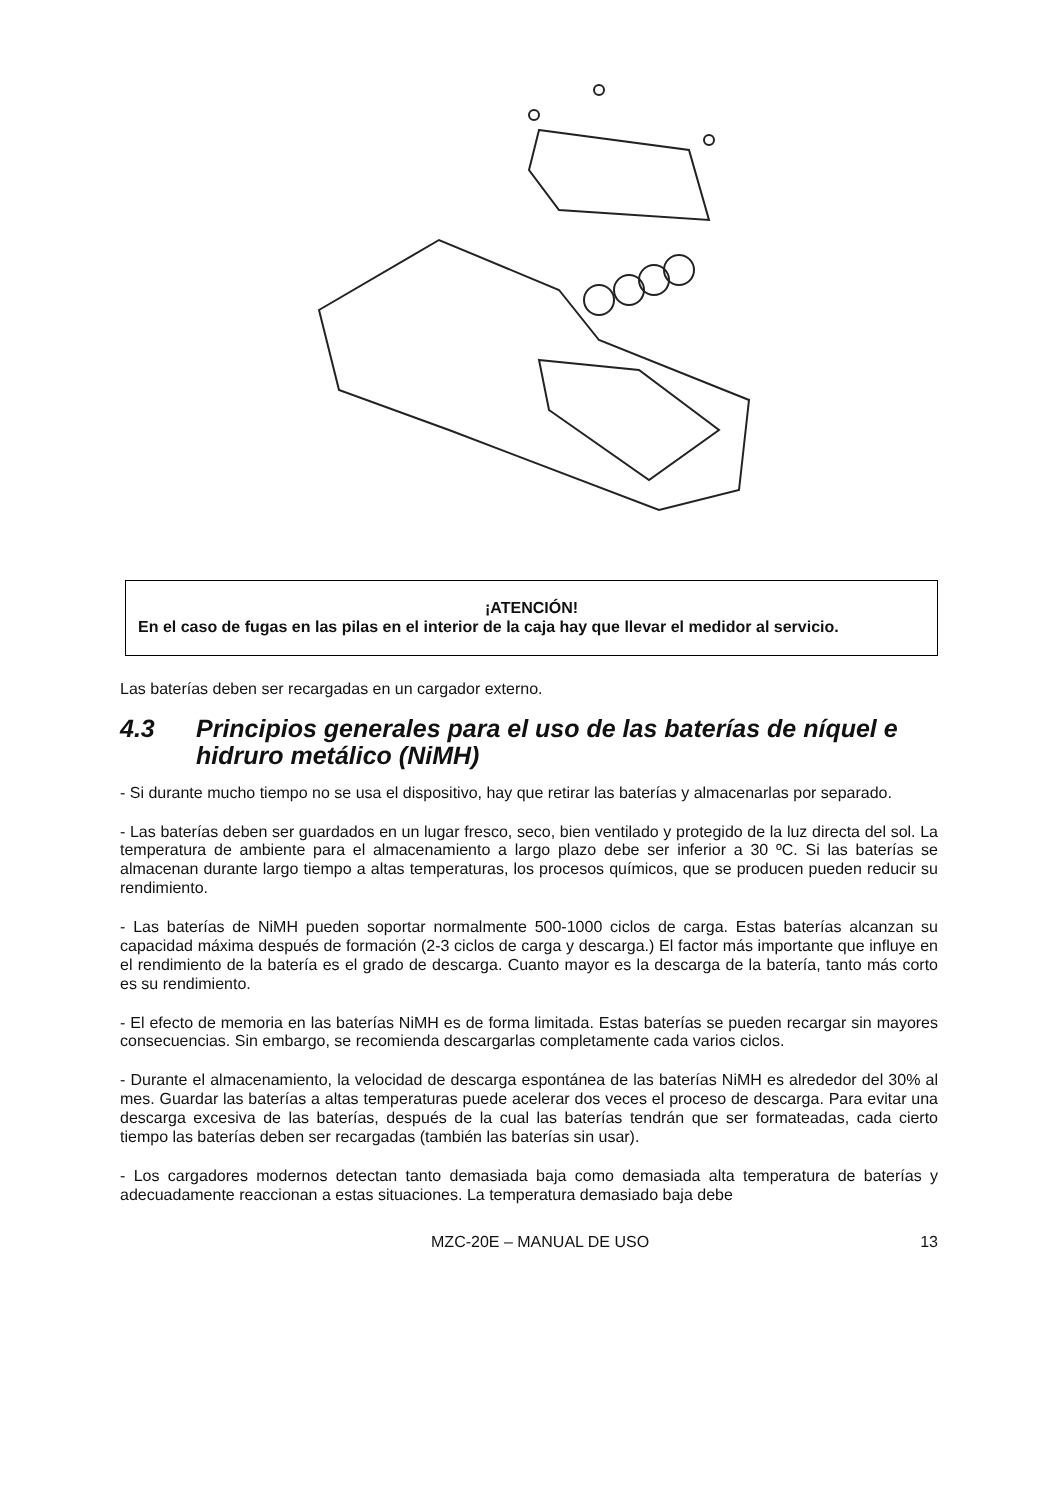¡ATENCIÓN!
En el caso de fugas en las pilas en el interior de la caja hay que llevar el medidor al servicio.
Las baterías deben ser recargadas en un cargador externo.
4.3 Principios generales para el uso de las baterías de níquel e hidruro metálico (NiMH)
- Si durante mucho tiempo no se usa el dispositivo, hay que retirar las baterías y almacenarlas por separado.
- Las baterías deben ser guardados en un lugar fresco, seco, bien ventilado y protegido de la luz directa del sol. La temperatura de ambiente para el almacenamiento a largo plazo debe ser inferior a 30 ºC. Si las baterías se almacenan durante largo tiempo a altas temperaturas, los procesos químicos, que se producen pueden reducir su rendimiento.
- Las baterías de NiMH pueden soportar normalmente 500-1000 ciclos de carga. Estas baterías alcanzan su capacidad máxima después de formación (2-3 ciclos de carga y descarga.) El factor más importante que influye en el rendimiento de la batería es el grado de descarga. Cuanto mayor es la descarga de la batería, tanto más corto es su rendimiento.
- El efecto de memoria en las baterías NiMH es de forma limitada. Estas baterías se pueden recargar sin mayores consecuencias. Sin embargo, se recomienda descargarlas completamente cada varios ciclos.
- Durante el almacenamiento, la velocidad de descarga espontánea de las baterías NiMH es alrededor del 30% al mes. Guardar las baterías a altas temperaturas puede acelerar dos veces el proceso de descarga. Para evitar una descarga excesiva de las baterías, después de la cual las baterías tendrán que ser formateadas, cada cierto tiempo las baterías deben ser recargadas (también las baterías sin usar).
- Los cargadores modernos detectan tanto demasiada baja como demasiada alta temperatura de baterías y adecuadamente reaccionan a estas situaciones. La temperatura demasiado baja debe
MZC-20E – MANUAL DE USO 13